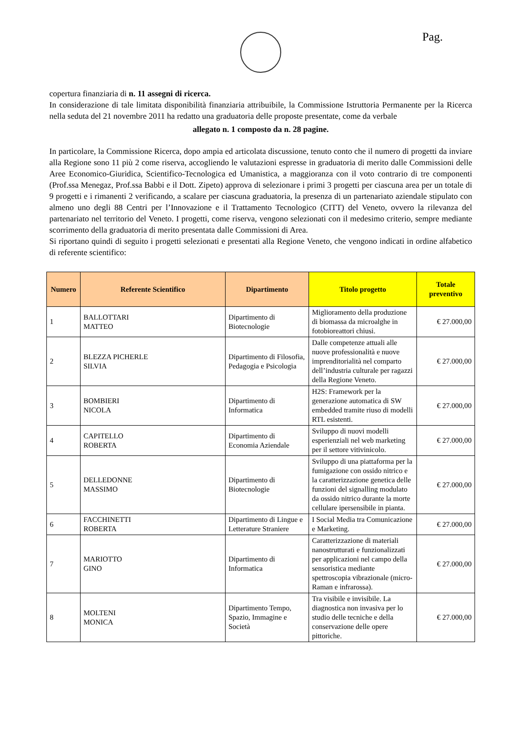Pag.
copertura finanziaria di n. 11 assegni di ricerca.
In considerazione di tale limitata disponibilità finanziaria attribuibile, la Commissione Istruttoria Permanente per la Ricerca nella seduta del 21 novembre 2011 ha redatto una graduatoria delle proposte presentate, come da verbale
allegato n. 1 composto da n. 28 pagine.
In particolare, la Commissione Ricerca, dopo ampia ed articolata discussione, tenuto conto che il numero di progetti da inviare alla Regione sono 11 più 2 come riserva, accogliendo le valutazioni espresse in graduatoria di merito dalle Commissioni delle Aree Economico-Giuridica, Scientifico-Tecnologica ed Umanistica, a maggioranza con il voto contrario di tre componenti (Prof.ssa Menegaz, Prof.ssa Babbi e il Dott. Zipeto) approva di selezionare i primi 3 progetti per ciascuna area per un totale di 9 progetti e i rimanenti 2 verificando, a scalare per ciascuna graduatoria, la presenza di un partenariato aziendale stipulato con almeno uno degli 88 Centri per l’Innovazione e il Trattamento Tecnologico (CITT) del Veneto, ovvero la rilevanza del partenariato nel territorio del Veneto. I progetti, come riserva, vengono selezionati con il medesimo criterio, sempre mediante scorrimento della graduatoria di merito presentata dalle Commissioni di Area.
Si riportano quindi di seguito i progetti selezionati e presentati alla Regione Veneto, che vengono indicati in ordine alfabetico di referente scientifico:
| Numero | Referente Scientifico | Dipartimento | Titolo progetto | Totale preventivo |
| --- | --- | --- | --- | --- |
| 1 | BALLOTTARI MATTEO | Dipartimento di Biotecnologie | Miglioramento della produzione di biomassa da microalghe in fotobioreattori chiusi. | € 27.000,00 |
| 2 | BLEZZA PICHERLE SILVIA | Dipartimento di Filosofia, Pedagogia e Psicologia | Dalle competenze attuali alle nuove professionalità e nuove imprenditorialità nel comparto dell’industria culturale per ragazzi della Regione Veneto. | € 27.000,00 |
| 3 | BOMBIERI NICOLA | Dipartimento di Informatica | H2S: Framework per la generazione automatica di SW embedded tramite riuso di modelli RTL esistenti. | € 27.000,00 |
| 4 | CAPITELLO ROBERTA | Dipartimento di Economia Aziendale | Sviluppo di nuovi modelli esperienziali nel web marketing per il settore vitivinicolo. | € 27.000,00 |
| 5 | DELLEDONNE MASSIMO | Dipartimento di Biotecnologie | Sviluppo di una piattaforma per la fumigazione con ossido nitrico e la caratterizzazione genetica delle funzioni del signalling modulato da ossido nitrico durante la morte cellulare ipersensibile in pianta. | € 27.000,00 |
| 6 | FACCHINETTI ROBERTA | Dipartimento di Lingue e Letterature Straniere | I Social Media tra Comunicazione e Marketing. | € 27.000,00 |
| 7 | MARIOTTO GINO | Dipartimento di Informatica | Caratterizzazione di materiali nanostrutturati e funzionalizzati per applicazioni nel campo della sensoristica mediante spettroscopia vibrazionale (micro-Raman e infrarossa). | € 27.000,00 |
| 8 | MOLTENI MONICA | Dipartimento Tempo, Spazio, Immagine e Società | Tra visibile e invisibile. La diagnostica non invasiva per lo studio delle tecniche e della conservazione delle opere pittoriche. | € 27.000,00 |